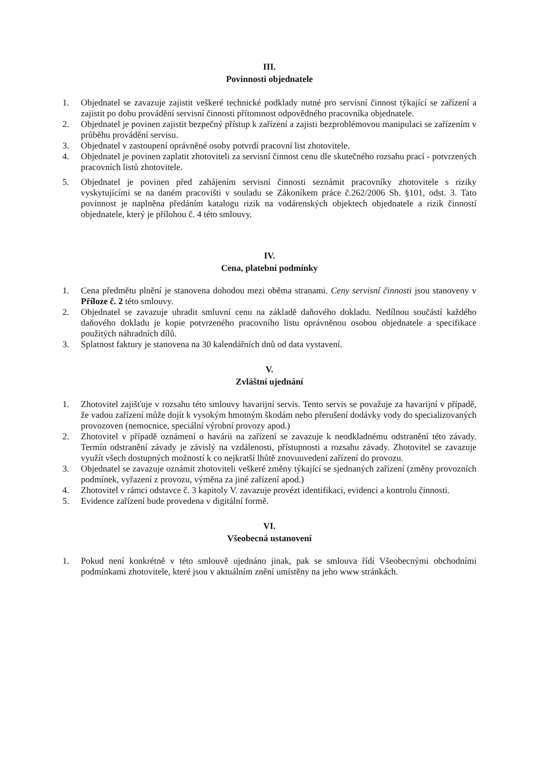III.
Povinnosti objednatele
1. Objednatel se zavazuje zajistit veškeré technické podklady nutné pro servisní činnost týkající se zařízení a zajistit po dobu provádění servisní činnosti přítomnost odpovědného pracovníka objednatele.
2. Objednatel je povinen zajistit bezpečný přístup k zařízení a zajisti bezproblémovou manipulaci se zařízením v průběhu provádění servisu.
3. Objednatel v zastoupení oprávněné osoby potvrdí pracovní list zhotovitele.
4. Objednatel je povinen zaplatit zhotoviteli za servisní činnost cenu dle skutečného rozsahu prací - potvrzených pracovních listů zhotovitele.
5. Objednatel je povinen před zahájením servisní činnosti seznámit pracovníky zhotovitele s riziky vyskytujícími se na daném pracovišti v souladu se Zákoníkem práce č.262/2006 Sb. §101, odst. 3. Tato povinnost je naplněna předáním katalogu rizik na vodárenských objektech objednatele a rizik činností objednatele, který je přílohou č. 4 této smlouvy.
IV.
Cena, platební podmínky
1. Cena předmětu plnění je stanovena dohodou mezi oběma stranami. Ceny servisní činnosti jsou stanoveny v Příloze č. 2 této smlouvy.
2. Objednatel se zavazuje uhradit smluvní cenu na základě daňového dokladu. Nedílnou součástí každého daňového dokladu je kopie potvrzeného pracovního listu oprávněnou osobou objednatele a specifikace použitých náhradních dílů.
3. Splatnost faktury je stanovena na 30 kalendářních dnů od data vystavení.
V.
Zvláštní ujednání
1. Zhotovitel zajišťuje v rozsahu této smlouvy havarijní servis. Tento servis se považuje za havarijní v případě, že vadou zařízení může dojít k vysokým hmotným škodám nebo přerušení dodávky vody do specializovaných provozoven (nemocnice, speciální výrobní provozy apod.)
2. Zhotovitel v případě oznámení o havárii na zařízení se zavazuje k neodkladnému odstranění této závady. Termín odstranění závady je závislý na vzdálenosti, přístupnosti a rozsahu závady. Zhotovitel se zavazuje využít všech dostupných možností k co nejkratší lhůtě znovuuvedení zařízení do provozu.
3. Objednatel se zavazuje oznámit zhotoviteli veškeré změny týkající se sjednaných zařízení (změny provozních podmínek, vyřazení z provozu, výměna za jiné zařízení apod.)
4. Zhotovitel v rámci odstavce č. 3 kapitoly V. zavazuje provézt identifikaci, evidenci a kontrolu činnosti.
5. Evidence zařízení bude provedena v digitální formě.
VI.
Všeobecná ustanovení
1. Pokud není konkrétně v této smlouvě ujednáno jinak, pak se smlouva řídí Všeobecnými obchodními podmínkami zhotovitele, které jsou v aktuálním znění umístěny na jeho www stránkách.